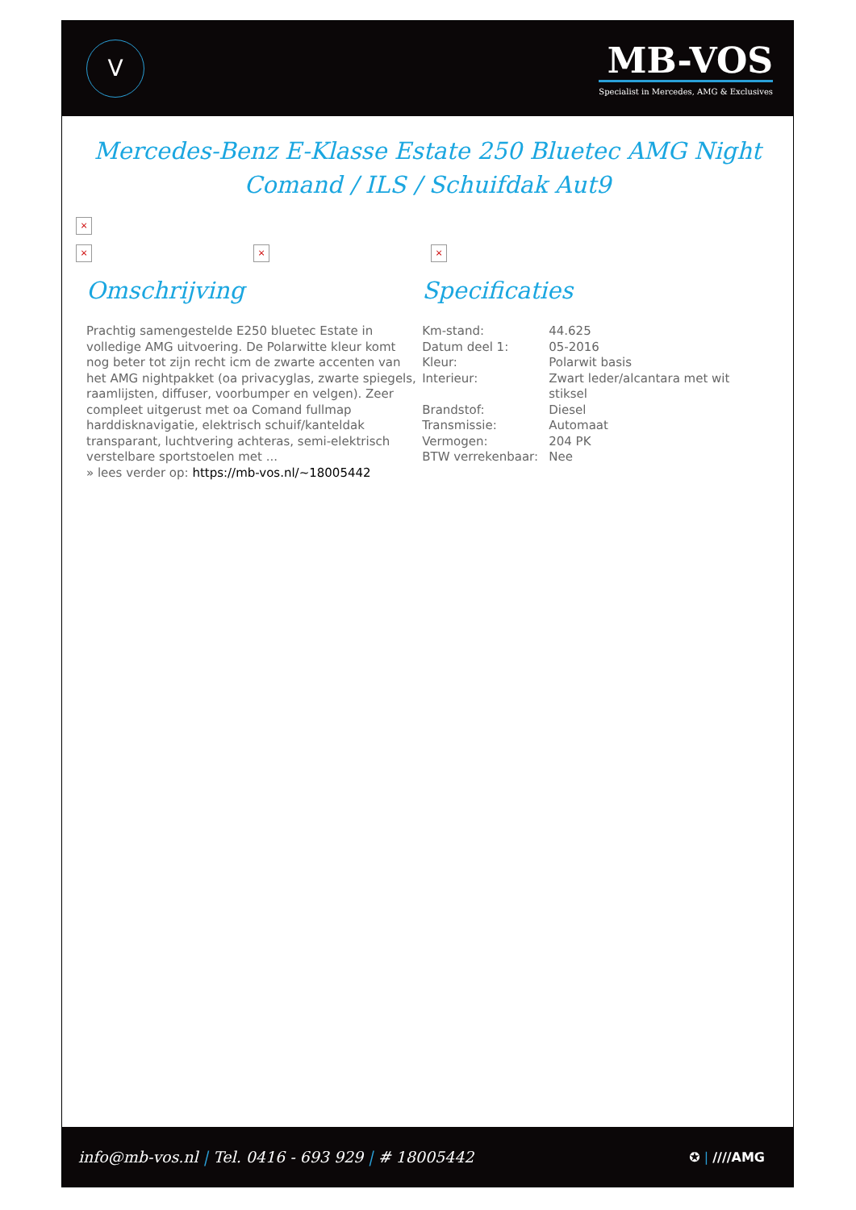V
MB-VOS
Specialist in Mercedes, AMG & Exclusives
Mercedes-Benz E-Klasse Estate 250 Bluetec AMG Night Comand / ILS / Schuifdak Aut9
×
× × ×
Omschrijving
Prachtig samengestelde E250 bluetec Estate in volledige AMG uitvoering. De Polarwitte kleur komt nog beter tot zijn recht icm de zwarte accenten van het AMG nightpakket (oa privacyglas, zwarte spiegels, raamlijsten, diffuser, voorbumper en velgen). Zeer compleet uitgerust met oa Comand fullmap harddisknavigatie, elektrisch schuif/kanteldak transparant, luchtvering achteras, semi-elektrisch verstelbare sportstoelen met ...
» lees verder op: https://mb-vos.nl/~18005442
Specificaties
| Km-stand: | 44.625 |
| Datum deel 1: | 05-2016 |
| Kleur: | Polarwit basis |
| Interieur: | Zwart leder/alcantara met wit stiksel |
| Brandstof: | Diesel |
| Transmissie: | Automaat |
| Vermogen: | 204 PK |
| BTW verrekenbaar: | Nee |
info@mb-vos.nl | Tel. 0416 - 693 929 | # 18005442
✪ | ////AMG